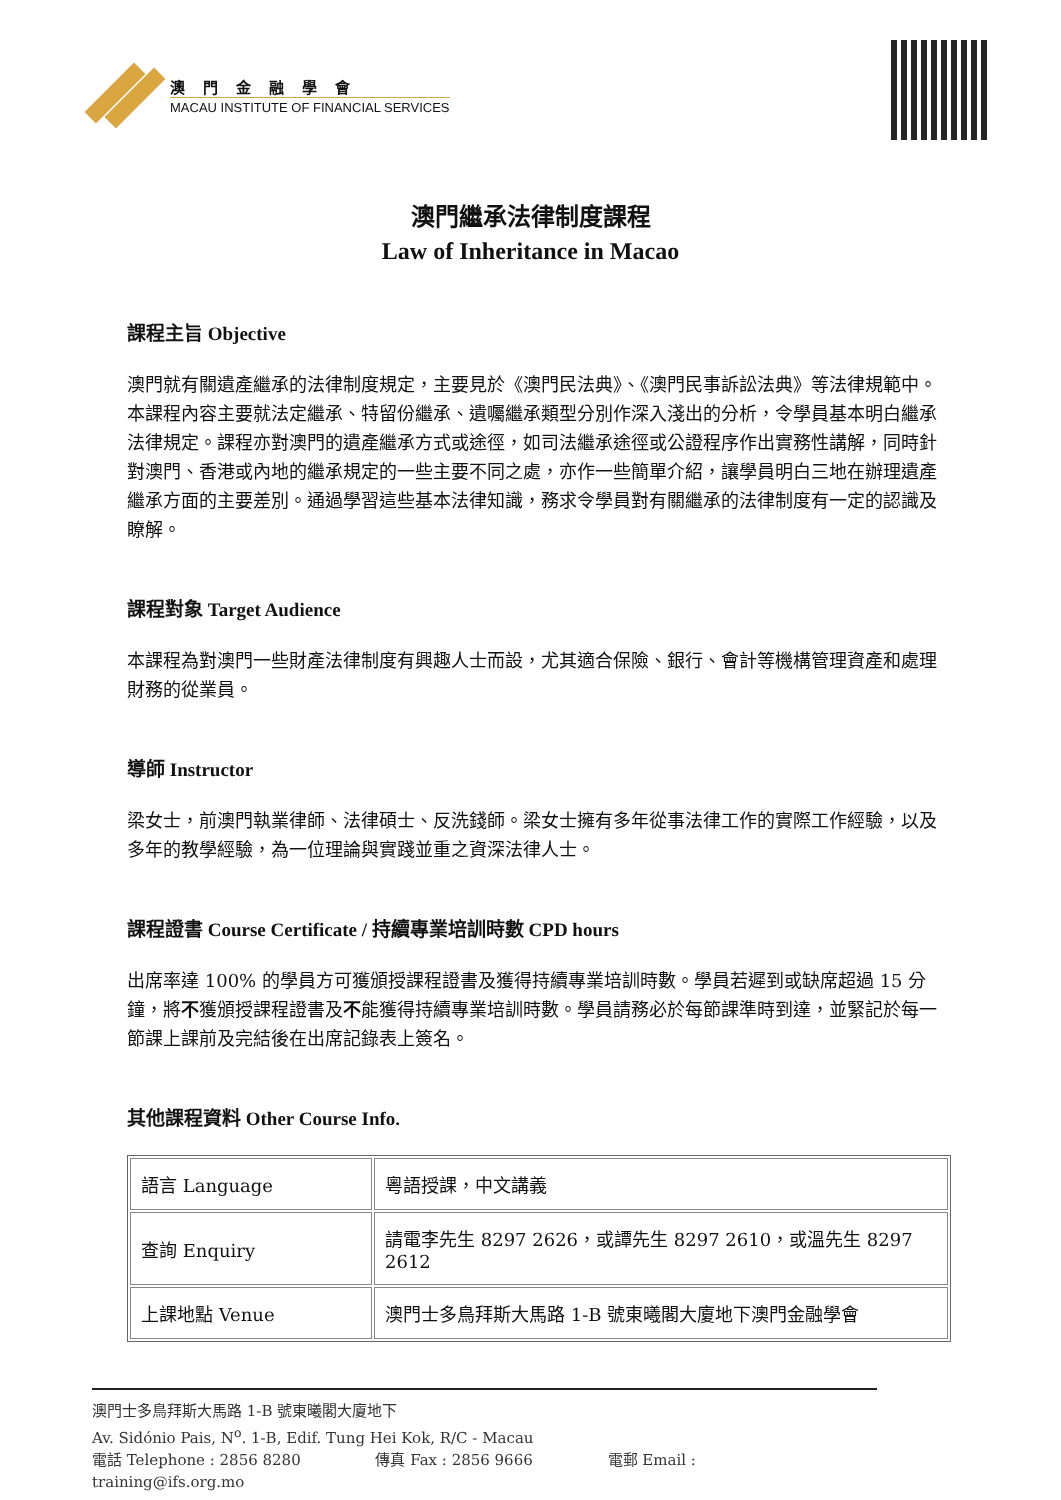澳門金融學會
MACAU INSTITUTE OF FINANCIAL SERVICES
澳門繼承法律制度課程
Law of Inheritance in Macao
課程主旨 Objective
澳門就有關遺產繼承的法律制度規定，主要見於《澳門民法典》、《澳門民事訴訟法典》等法律規範中。本課程內容主要就法定繼承、特留份繼承、遺囑繼承類型分別作深入淺出的分析，令學員基本明白繼承法律規定。課程亦對澳門的遺產繼承方式或途徑，如司法繼承途徑或公證程序作出實務性講解，同時針對澳門、香港或內地的繼承規定的一些主要不同之處，亦作一些簡單介紹，讓學員明白三地在辦理遺產繼承方面的主要差別。通過學習這些基本法律知識，務求令學員對有關繼承的法律制度有一定的認識及瞭解。
課程對象 Target Audience
本課程為對澳門一些財產法律制度有興趣人士而設，尤其適合保險、銀行、會計等機構管理資產和處理財務的從業員。
導師 Instructor
梁女士，前澳門執業律師、法律碩士、反洗錢師。梁女士擁有多年從事法律工作的實際工作經驗，以及多年的教學經驗，為一位理論與實踐並重之資深法律人士。
課程證書 Course Certificate / 持續專業培訓時數 CPD hours
出席率達 100% 的學員方可獲頒授課程證書及獲得持續專業培訓時數。學員若遲到或缺席超過 15 分鐘，將不獲頒授課程證書及不能獲得持續專業培訓時數。學員請務必於每節課準時到達，並緊記於每一節課上課前及完結後在出席記錄表上簽名。
其他課程資料 Other Course Info.
| 語言 Language | 粵語授課，中文講義 |
| 查詢 Enquiry | 請電李先生 8297 2626，或譚先生 8297 2610，或溫先生 8297 2612 |
| 上課地點 Venue | 澳門士多鳥拜斯大馬路 1-B 號東曦閣大廈地下澳門金融學會 |
澳門士多鳥拜斯大馬路 1-B 號東曦閣大廈地下
Av. Sidónio Pais, N<sup>o</sup>. 1-B, Edif. Tung Hei Kok, R/C - Macau
電話 Telephone : 2856 8280 傳真 Fax : 2856 9666 電郵 Email : training@ifs.org.mo